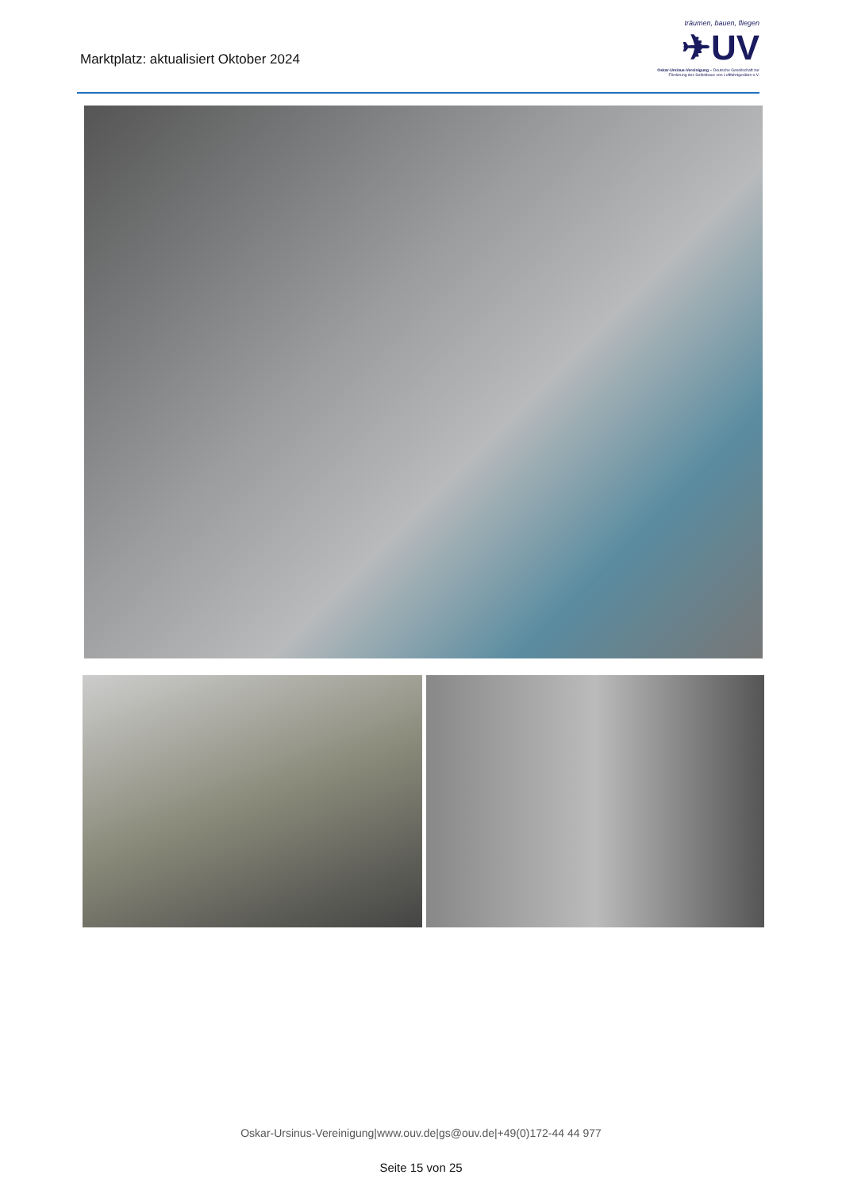Marktplatz: aktualisiert Oktober 2024
träumen, bauen, fliegen
✈UV
Oskar-Ursinus-Vereinigung – Deutsche Gesellschaft zur Förderung des Selbstbaus von Luftfahrtgeräten e.V.
Oskar-Ursinus-Vereinigung|www.ouv.de|gs@ouv.de|+49(0)172-44 44 977
Seite 15 von 25